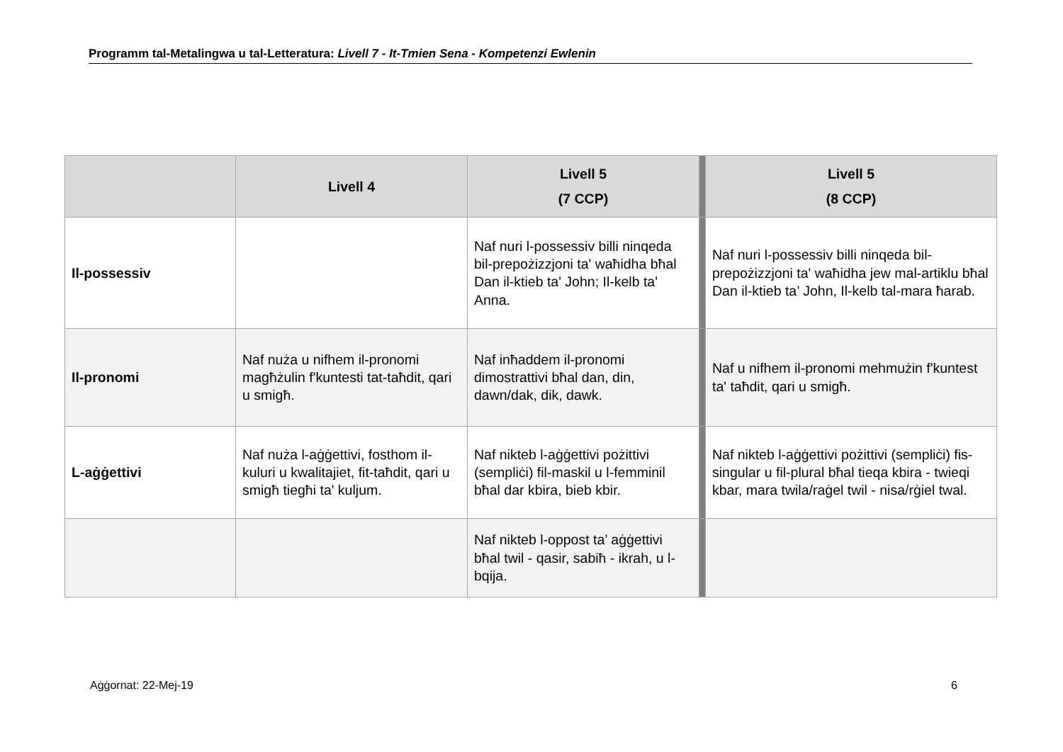Programm tal-Metalingwa u tal-Letteratura: Livell 7 - It-Tmien Sena - Kompetenzi Ewlenin
| | Livell 4 | Livell 5 (7 CCP) | | Livell 5 (8 CCP) |
| Il-possessiv | | Naf nuri l-possessiv billi ninqeda bil-prepożizzjoni ta' waħidha bħal Dan il-ktieb ta' John; Il-kelb ta' Anna. | | Naf nuri l-possessiv billi ninqeda bil-prepożizzjoni ta' waħidha jew mal-artiklu bħal Dan il-ktieb ta’ John, Il-kelb tal-mara ħarab. |
| Il-pronomi | Naf nuża u nifhem il-pronomi magħżulin f'kuntesti tat-taħdit, qari u smigħ. | Naf inħaddem il-pronomi dimostrattivi bħal dan, din, dawn/dak, dik, dawk. | | Naf u nifhem il-pronomi mehmużin f'kuntest ta' taħdit, qari u smigħ. |
| L-aġġettivi | Naf nuża l-aġġettivi, fosthom il-kuluri u kwalitajiet, fit-taħdit, qari u smigħ tiegħi ta' kuljum. | Naf nikteb l-aġġettivi pożittivi (sempliċi) fil-maskil u l-femminil bħal dar kbira, bieb kbir. | | Naf nikteb l-aġġettivi pożittivi (sempliċi) fis-singular u fil-plural bħal tieqa kbira - twieqi kbar, mara twila/raġel twil - nisa/rġiel twal. |
| | | Naf nikteb l-oppost ta’ aġġettivi bħal twil - qasir, sabiħ - ikrah, u l-bqija. | | |
Aġġornat: 22-Mej-19 6